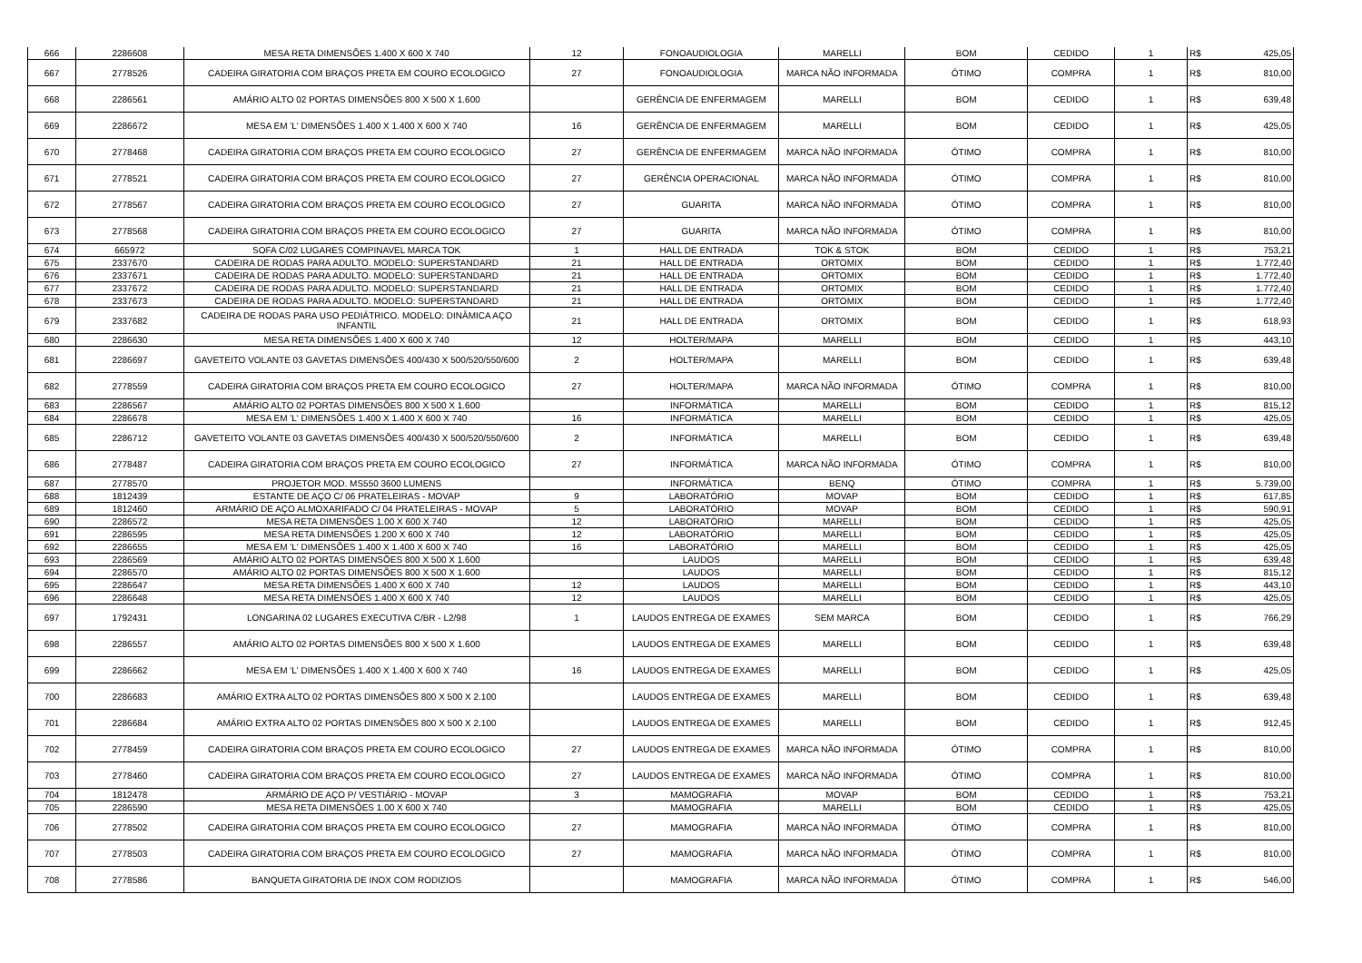| 666 | 2286608 | MESA RETA DIMENSÕES 1.400 X 600 X 740 | 12 | FONOAUDIOLOGIA | MARELLI | BOM | CEDIDO | 1 | R$ | 425,05 |
| 667 | 2778526 | CADEIRA GIRATORIA COM BRAÇOS PRETA EM COURO ECOLOGICO | 27 | FONOAUDIOLOGIA | MARCA NÃO INFORMADA | ÓTIMO | COMPRA | 1 | R$ | 810,00 |
| 668 | 2286561 | AMÁRIO ALTO 02 PORTAS DIMENSÕES 800 X 500 X 1.600 | | GERÊNCIA DE ENFERMAGEM | MARELLI | BOM | CEDIDO | 1 | R$ | 639,48 |
| 669 | 2286672 | MESA EM 'L' DIMENSÕES 1.400 X 1.400 X 600 X 740 | 16 | GERÊNCIA DE ENFERMAGEM | MARELLI | BOM | CEDIDO | 1 | R$ | 425,05 |
| 670 | 2778468 | CADEIRA GIRATORIA COM BRAÇOS PRETA EM COURO ECOLOGICO | 27 | GERÊNCIA DE ENFERMAGEM | MARCA NÃO INFORMADA | ÓTIMO | COMPRA | 1 | R$ | 810,00 |
| 671 | 2778521 | CADEIRA GIRATORIA COM BRAÇOS PRETA EM COURO ECOLOGICO | 27 | GERÊNCIA OPERACIONAL | MARCA NÃO INFORMADA | ÓTIMO | COMPRA | 1 | R$ | 810,00 |
| 672 | 2778567 | CADEIRA GIRATORIA COM BRAÇOS PRETA EM COURO ECOLOGICO | 27 | GUARITA | MARCA NÃO INFORMADA | ÓTIMO | COMPRA | 1 | R$ | 810,00 |
| 673 | 2778568 | CADEIRA GIRATORIA COM BRAÇOS PRETA EM COURO ECOLOGICO | 27 | GUARITA | MARCA NÃO INFORMADA | ÓTIMO | COMPRA | 1 | R$ | 810,00 |
| 674 | 665972 | SOFA C/02 LUGARES COMPINAVEL MARCA TOK | 1 | HALL DE ENTRADA | TOK & STOK | BOM | CEDIDO | 1 | R$ | 753,21 |
| 675 | 2337670 | CADEIRA DE RODAS PARA ADULTO. MODELO: SUPERSTANDARD | 21 | HALL DE ENTRADA | ORTOMIX | BOM | CEDIDO | 1 | R$ | 1.772,40 |
| 676 | 2337671 | CADEIRA DE RODAS PARA ADULTO. MODELO: SUPERSTANDARD | 21 | HALL DE ENTRADA | ORTOMIX | BOM | CEDIDO | 1 | R$ | 1.772,40 |
| 677 | 2337672 | CADEIRA DE RODAS PARA ADULTO. MODELO: SUPERSTANDARD | 21 | HALL DE ENTRADA | ORTOMIX | BOM | CEDIDO | 1 | R$ | 1.772,40 |
| 678 | 2337673 | CADEIRA DE RODAS PARA ADULTO. MODELO: SUPERSTANDARD | 21 | HALL DE ENTRADA | ORTOMIX | BOM | CEDIDO | 1 | R$ | 1.772,40 |
| 679 | 2337682 | CADEIRA DE RODAS PARA USO PEDIÁTRICO. MODELO: DINÂMICA AÇO INFANTIL | 21 | HALL DE ENTRADA | ORTOMIX | BOM | CEDIDO | 1 | R$ | 618,93 |
| 680 | 2286630 | MESA RETA DIMENSÕES 1.400 X 600 X 740 | 12 | HOLTER/MAPA | MARELLI | BOM | CEDIDO | 1 | R$ | 443,10 |
| 681 | 2286697 | GAVETEITO VOLANTE 03 GAVETAS DIMENSÕES 400/430 X 500/520/550/600 | 2 | HOLTER/MAPA | MARELLI | BOM | CEDIDO | 1 | R$ | 639,48 |
| 682 | 2778559 | CADEIRA GIRATORIA COM BRAÇOS PRETA EM COURO ECOLOGICO | 27 | HOLTER/MAPA | MARCA NÃO INFORMADA | ÓTIMO | COMPRA | 1 | R$ | 810,00 |
| 683 | 2286567 | AMÁRIO ALTO 02 PORTAS DIMENSÕES 800 X 500 X 1.600 | | INFORMÁTICA | MARELLI | BOM | CEDIDO | 1 | R$ | 815,12 |
| 684 | 2286678 | MESA EM 'L' DIMENSÕES 1.400 X 1.400 X 600 X 740 | 16 | INFORMÁTICA | MARELLI | BOM | CEDIDO | 1 | R$ | 425,05 |
| 685 | 2286712 | GAVETEITO VOLANTE 03 GAVETAS DIMENSÕES 400/430 X 500/520/550/600 | 2 | INFORMÁTICA | MARELLI | BOM | CEDIDO | 1 | R$ | 639,48 |
| 686 | 2778487 | CADEIRA GIRATORIA COM BRAÇOS PRETA EM COURO ECOLOGICO | 27 | INFORMÁTICA | MARCA NÃO INFORMADA | ÓTIMO | COMPRA | 1 | R$ | 810,00 |
| 687 | 2778570 | PROJETOR MOD. MS550 3600 LUMENS | | INFORMÁTICA | BENQ | ÓTIMO | COMPRA | 1 | R$ | 5.739,00 |
| 688 | 1812439 | ESTANTE DE AÇO C/ 06 PRATELEIRAS - MOVAP | 9 | LABORATÓRIO | MOVAP | BOM | CEDIDO | 1 | R$ | 617,85 |
| 689 | 1812460 | ARMÁRIO DE AÇO ALMOXARIFADO C/ 04 PRATELEIRAS - MOVAP | 5 | LABORATÓRIO | MOVAP | BOM | CEDIDO | 1 | R$ | 590,91 |
| 690 | 2286572 | MESA RETA DIMENSÕES 1.00 X 600 X 740 | 12 | LABORATÓRIO | MARELLI | BOM | CEDIDO | 1 | R$ | 425,05 |
| 691 | 2286595 | MESA RETA DIMENSÕES 1.200 X 600 X 740 | 12 | LABORATÓRIO | MARELLI | BOM | CEDIDO | 1 | R$ | 425,05 |
| 692 | 2286655 | MESA EM 'L' DIMENSÕES 1.400 X 1.400 X 600 X 740 | 16 | LABORATÓRIO | MARELLI | BOM | CEDIDO | 1 | R$ | 425,05 |
| 693 | 2286569 | AMÁRIO ALTO 02 PORTAS DIMENSÕES 800 X 500 X 1.600 | | LAUDOS | MARELLI | BOM | CEDIDO | 1 | R$ | 639,48 |
| 694 | 2286570 | AMÁRIO ALTO 02 PORTAS DIMENSÕES 800 X 500 X 1.600 | | LAUDOS | MARELLI | BOM | CEDIDO | 1 | R$ | 815,12 |
| 695 | 2286647 | MESA RETA DIMENSÕES 1.400 X 600 X 740 | 12 | LAUDOS | MARELLI | BOM | CEDIDO | 1 | R$ | 443,10 |
| 696 | 2286648 | MESA RETA DIMENSÕES 1.400 X 600 X 740 | 12 | LAUDOS | MARELLI | BOM | CEDIDO | 1 | R$ | 425,05 |
| 697 | 1792431 | LONGARINA 02 LUGARES EXECUTIVA C/BR - L2/98 | 1 | LAUDOS ENTREGA DE EXAMES | SEM MARCA | BOM | CEDIDO | 1 | R$ | 766,29 |
| 698 | 2286557 | AMÁRIO ALTO 02 PORTAS DIMENSÕES 800 X 500 X 1.600 | | LAUDOS ENTREGA DE EXAMES | MARELLI | BOM | CEDIDO | 1 | R$ | 639,48 |
| 699 | 2286662 | MESA EM 'L' DIMENSÕES 1.400 X 1.400 X 600 X 740 | 16 | LAUDOS ENTREGA DE EXAMES | MARELLI | BOM | CEDIDO | 1 | R$ | 425,05 |
| 700 | 2286683 | AMÁRIO EXTRA ALTO 02 PORTAS DIMENSÕES 800 X 500 X 2.100 | | LAUDOS ENTREGA DE EXAMES | MARELLI | BOM | CEDIDO | 1 | R$ | 639,48 |
| 701 | 2286684 | AMÁRIO EXTRA ALTO 02 PORTAS DIMENSÕES 800 X 500 X 2.100 | | LAUDOS ENTREGA DE EXAMES | MARELLI | BOM | CEDIDO | 1 | R$ | 912,45 |
| 702 | 2778459 | CADEIRA GIRATORIA COM BRAÇOS PRETA EM COURO ECOLOGICO | 27 | LAUDOS ENTREGA DE EXAMES | MARCA NÃO INFORMADA | ÓTIMO | COMPRA | 1 | R$ | 810,00 |
| 703 | 2778460 | CADEIRA GIRATORIA COM BRAÇOS PRETA EM COURO ECOLOGICO | 27 | LAUDOS ENTREGA DE EXAMES | MARCA NÃO INFORMADA | ÓTIMO | COMPRA | 1 | R$ | 810,00 |
| 704 | 1812478 | ARMÁRIO DE AÇO P/ VESTIÁRIO - MOVAP | 3 | MAMOGRAFIA | MOVAP | BOM | CEDIDO | 1 | R$ | 753,21 |
| 705 | 2286590 | MESA RETA DIMENSÕES 1.00 X 600 X 740 | | MAMOGRAFIA | MARELLI | BOM | CEDIDO | 1 | R$ | 425,05 |
| 706 | 2778502 | CADEIRA GIRATORIA COM BRAÇOS PRETA EM COURO ECOLOGICO | 27 | MAMOGRAFIA | MARCA NÃO INFORMADA | ÓTIMO | COMPRA | 1 | R$ | 810,00 |
| 707 | 2778503 | CADEIRA GIRATORIA COM BRAÇOS PRETA EM COURO ECOLOGICO | 27 | MAMOGRAFIA | MARCA NÃO INFORMADA | ÓTIMO | COMPRA | 1 | R$ | 810,00 |
| 708 | 2778586 | BANQUETA GIRATORIA DE INOX COM RODIZIOS | | MAMOGRAFIA | MARCA NÃO INFORMADA | ÓTIMO | COMPRA | 1 | R$ | 546,00 |